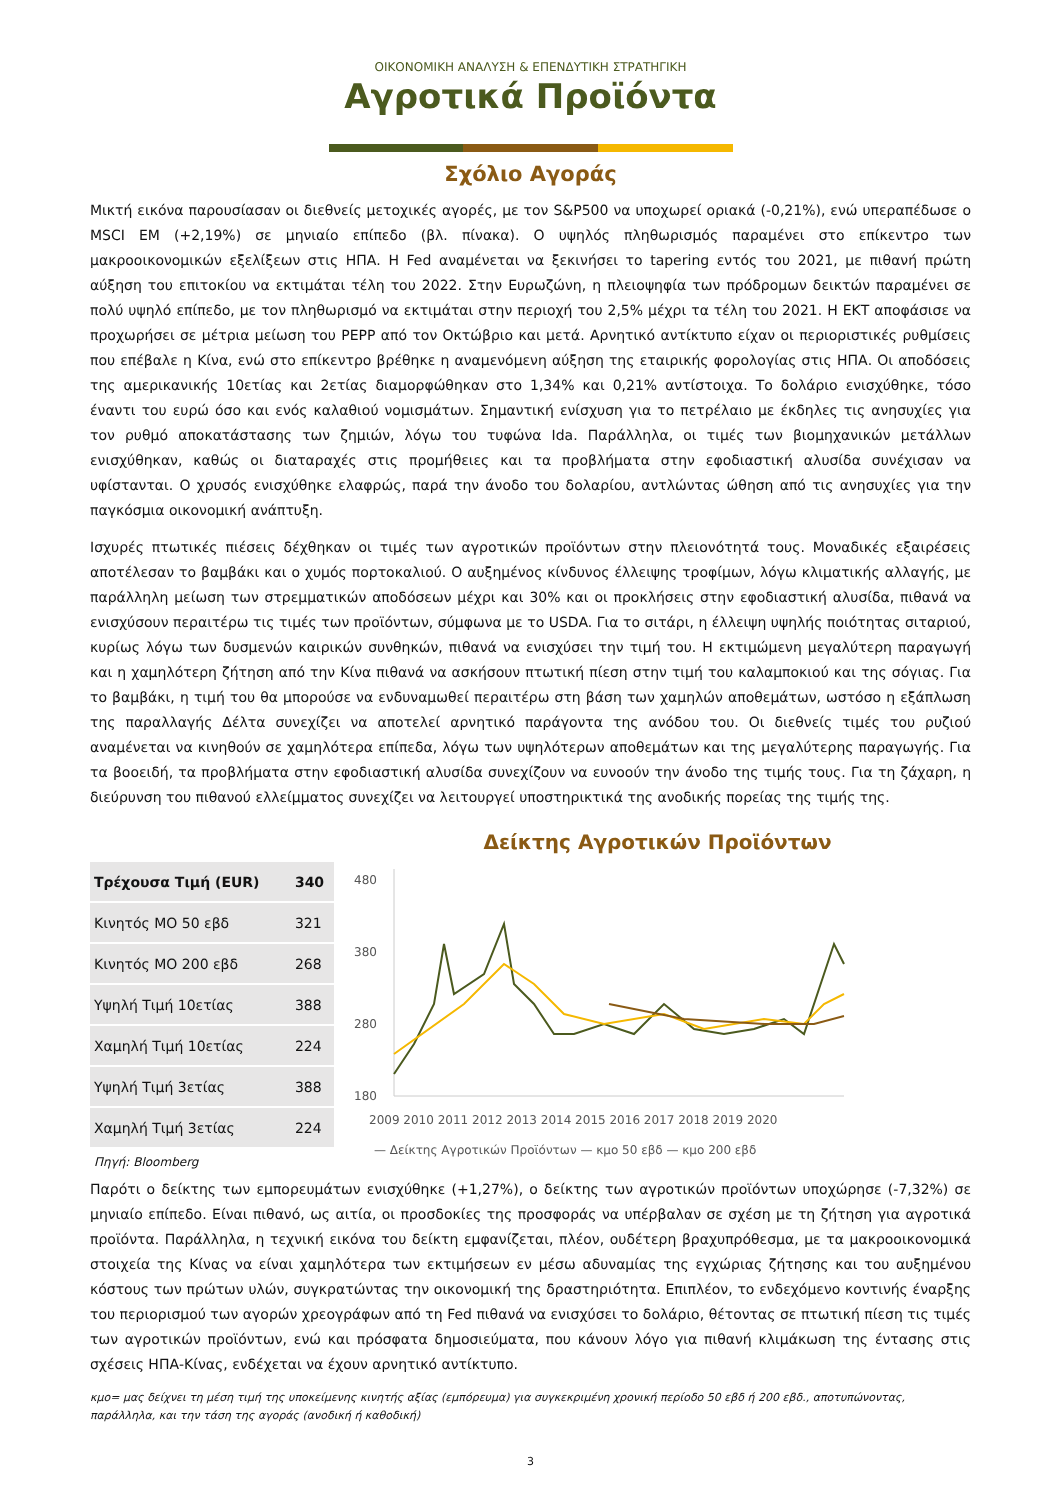ΟΙΚΟΝΟΜΙΚΗ ΑΝΑΛΥΣΗ & ΕΠΕΝΔΥΤΙΚΗ ΣΤΡΑΤΗΓΙΚΗ
Αγροτικά Προϊόντα
Σχόλιο Αγοράς
Μικτή εικόνα παρουσίασαν οι διεθνείς μετοχικές αγορές, με τον S&P500 να υποχωρεί οριακά (-0,21%), ενώ υπεραπέδωσε ο MSCI EM (+2,19%) σε μηνιαίο επίπεδο (βλ. πίνακα). Ο υψηλός πληθωρισμός παραμένει στο επίκεντρο των μακροοικονομικών εξελίξεων στις ΗΠΑ. Η Fed αναμένεται να ξεκινήσει το tapering εντός του 2021, με πιθανή πρώτη αύξηση του επιτοκίου να εκτιμάται τέλη του 2022. Στην Ευρωζώνη, η πλειοψηφία των πρόδρομων δεικτών παραμένει σε πολύ υψηλό επίπεδο, με τον πληθωρισμό να εκτιμάται στην περιοχή του 2,5% μέχρι τα τέλη του 2021. Η ΕΚΤ αποφάσισε να προχωρήσει σε μέτρια μείωση του PEPP από τον Οκτώβριο και μετά. Αρνητικό αντίκτυπο είχαν οι περιοριστικές ρυθμίσεις που επέβαλε η Κίνα, ενώ στο επίκεντρο βρέθηκε η αναμενόμενη αύξηση της εταιρικής φορολογίας στις ΗΠΑ. Οι αποδόσεις της αμερικανικής 10ετίας και 2ετίας διαμορφώθηκαν στο 1,34% και 0,21% αντίστοιχα. Το δολάριο ενισχύθηκε, τόσο έναντι του ευρώ όσο και ενός καλαθιού νομισμάτων. Σημαντική ενίσχυση για το πετρέλαιο με έκδηλες τις ανησυχίες για τον ρυθμό αποκατάστασης των ζημιών, λόγω του τυφώνα Ida. Παράλληλα, οι τιμές των βιομηχανικών μετάλλων ενισχύθηκαν, καθώς οι διαταραχές στις προμήθειες και τα προβλήματα στην εφοδιαστική αλυσίδα συνέχισαν να υφίστανται. Ο χρυσός ενισχύθηκε ελαφρώς, παρά την άνοδο του δολαρίου, αντλώντας ώθηση από τις ανησυχίες για την παγκόσμια οικονομική ανάπτυξη.
Ισχυρές πτωτικές πιέσεις δέχθηκαν οι τιμές των αγροτικών προϊόντων στην πλειονότητά τους. Μοναδικές εξαιρέσεις αποτέλεσαν το βαμβάκι και ο χυμός πορτοκαλιού. Ο αυξημένος κίνδυνος έλλειψης τροφίμων, λόγω κλιματικής αλλαγής, με παράλληλη μείωση των στρεμματικών αποδόσεων μέχρι και 30% και οι προκλήσεις στην εφοδιαστική αλυσίδα, πιθανά να ενισχύσουν περαιτέρω τις τιμές των προϊόντων, σύμφωνα με το USDA. Για το σιτάρι, η έλλειψη υψηλής ποιότητας σιταριού, κυρίως λόγω των δυσμενών καιρικών συνθηκών, πιθανά να ενισχύσει την τιμή του. Η εκτιμώμενη μεγαλύτερη παραγωγή και η χαμηλότερη ζήτηση από την Κίνα πιθανά να ασκήσουν πτωτική πίεση στην τιμή του καλαμποκιού και της σόγιας. Για το βαμβάκι, η τιμή του θα μπορούσε να ενδυναμωθεί περαιτέρω στη βάση των χαμηλών αποθεμάτων, ωστόσο η εξάπλωση της παραλλαγής Δέλτα συνεχίζει να αποτελεί αρνητικό παράγοντα της ανόδου του. Οι διεθνείς τιμές του ρυζιού αναμένεται να κινηθούν σε χαμηλότερα επίπεδα, λόγω των υψηλότερων αποθεμάτων και της μεγαλύτερης παραγωγής. Για τα βοοειδή, τα προβλήματα στην εφοδιαστική αλυσίδα συνεχίζουν να ευνοούν την άνοδο της τιμής τους. Για τη ζάχαρη, η διεύρυνση του πιθανού ελλείμματος συνεχίζει να λειτουργεί υποστηρικτικά της ανοδικής πορείας της τιμής της.
| Τρέχουσα Τιμή (EUR) | 340 |
| Κινητός ΜΟ 50 εβδ | 321 |
| Κινητός ΜΟ 200 εβδ | 268 |
| Υψηλή Τιμή 10ετίας | 388 |
| Χαμηλή Τιμή 10ετίας | 224 |
| Υψηλή Τιμή 3ετίας | 388 |
| Χαμηλή Τιμή 3ετίας | 224 |
Πηγή: Bloomberg
Δείκτης Αγροτικών Προϊόντων
480
380
280
180
2009 2010 2011 2012 2013 2014 2015 2016 2017 2018 2019 2020
— Δείκτης Αγροτικών Προϊόντων — κμο 50 εβδ — κμο 200 εβδ
Παρότι ο δείκτης των εμπορευμάτων ενισχύθηκε (+1,27%), ο δείκτης των αγροτικών προϊόντων υποχώρησε (-7,32%) σε μηνιαίο επίπεδο. Είναι πιθανό, ως αιτία, οι προσδοκίες της προσφοράς να υπέρβαλαν σε σχέση με τη ζήτηση για αγροτικά προϊόντα. Παράλληλα, η τεχνική εικόνα του δείκτη εμφανίζεται, πλέον, ουδέτερη βραχυπρόθεσμα, με τα μακροοικονομικά στοιχεία της Κίνας να είναι χαμηλότερα των εκτιμήσεων εν μέσω αδυναμίας της εγχώριας ζήτησης και του αυξημένου κόστους των πρώτων υλών, συγκρατώντας την οικονομική της δραστηριότητα. Επιπλέον, το ενδεχόμενο κοντινής έναρξης του περιορισμού των αγορών χρεογράφων από τη Fed πιθανά να ενισχύσει το δολάριο, θέτοντας σε πτωτική πίεση τις τιμές των αγροτικών προϊόντων, ενώ και πρόσφατα δημοσιεύματα, που κάνουν λόγο για πιθανή κλιμάκωση της έντασης στις σχέσεις ΗΠΑ-Κίνας, ενδέχεται να έχουν αρνητικό αντίκτυπο.
κμο= μας δείχνει τη μέση τιμή της υποκείμενης κινητής αξίας (εμπόρευμα) για συγκεκριμένη χρονική περίοδο 50 εβδ ή 200 εβδ., αποτυπώνοντας, παράλληλα, και την τάση της αγοράς (ανοδική ή καθοδική)
3